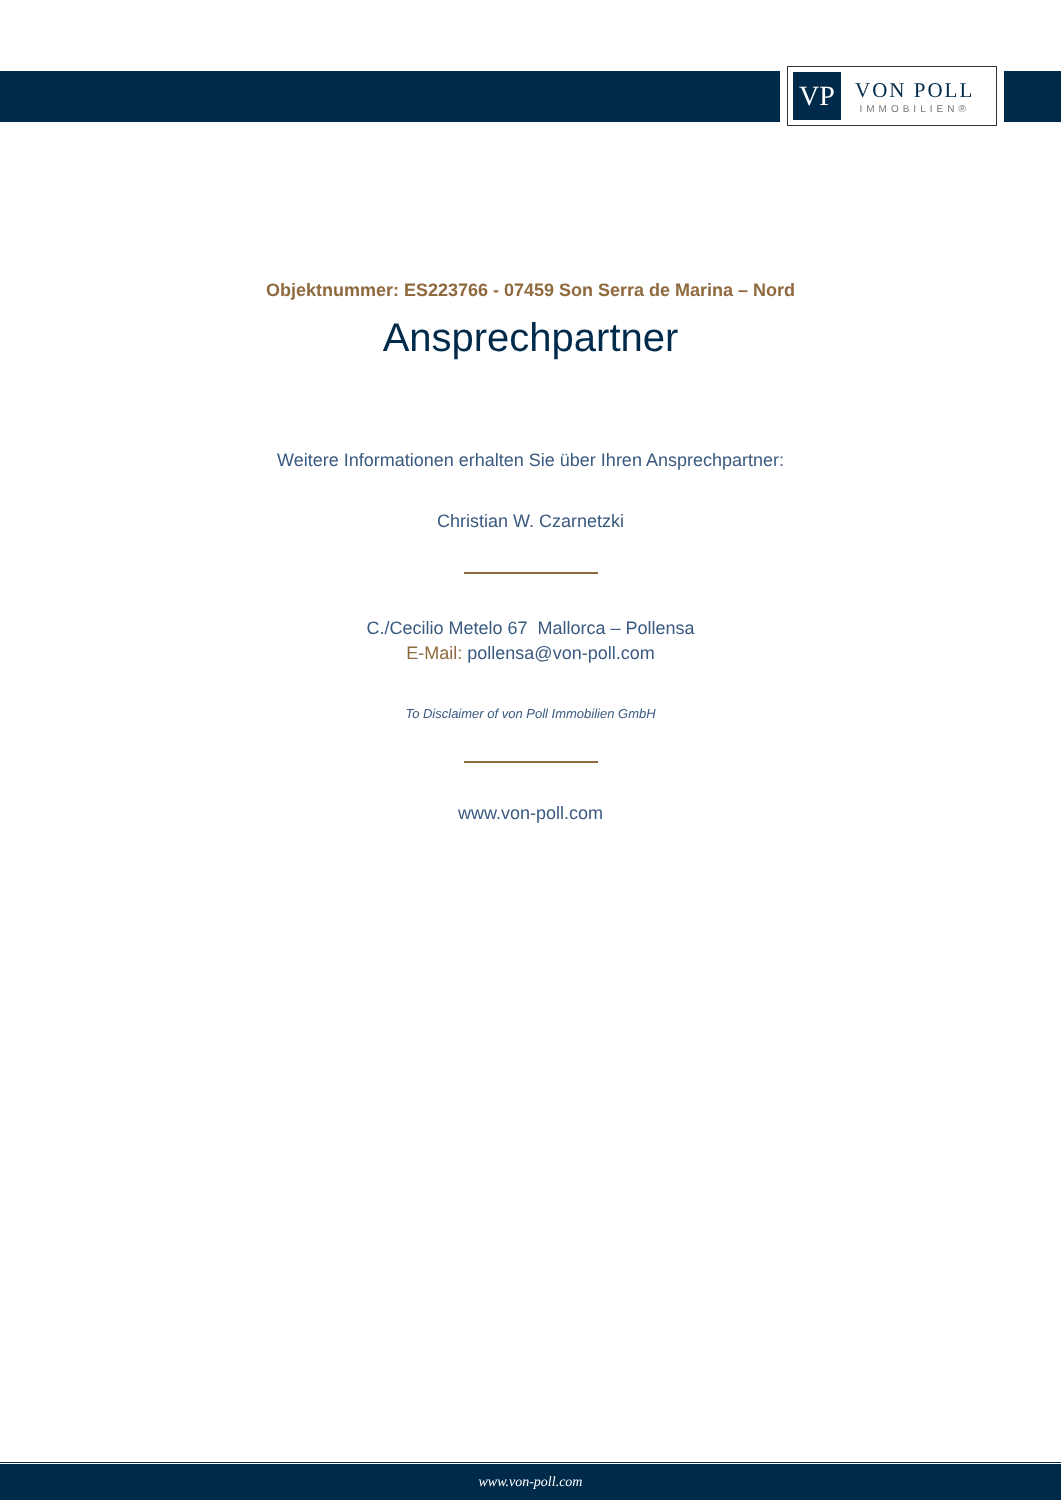VP
VON POLL
IMMOBILIEN®
Objektnummer: ES223766 - 07459 Son Serra de Marina – Nord
Ansprechpartner
Weitere Informationen erhalten Sie über Ihren Ansprechpartner:
Christian W. Czarnetzki
C./Cecilio Metelo 67 Mallorca – Pollensa
E-Mail: pollensa@von-poll.com
To Disclaimer of von Poll Immobilien GmbH
www.von-poll.com
www.von-poll.com